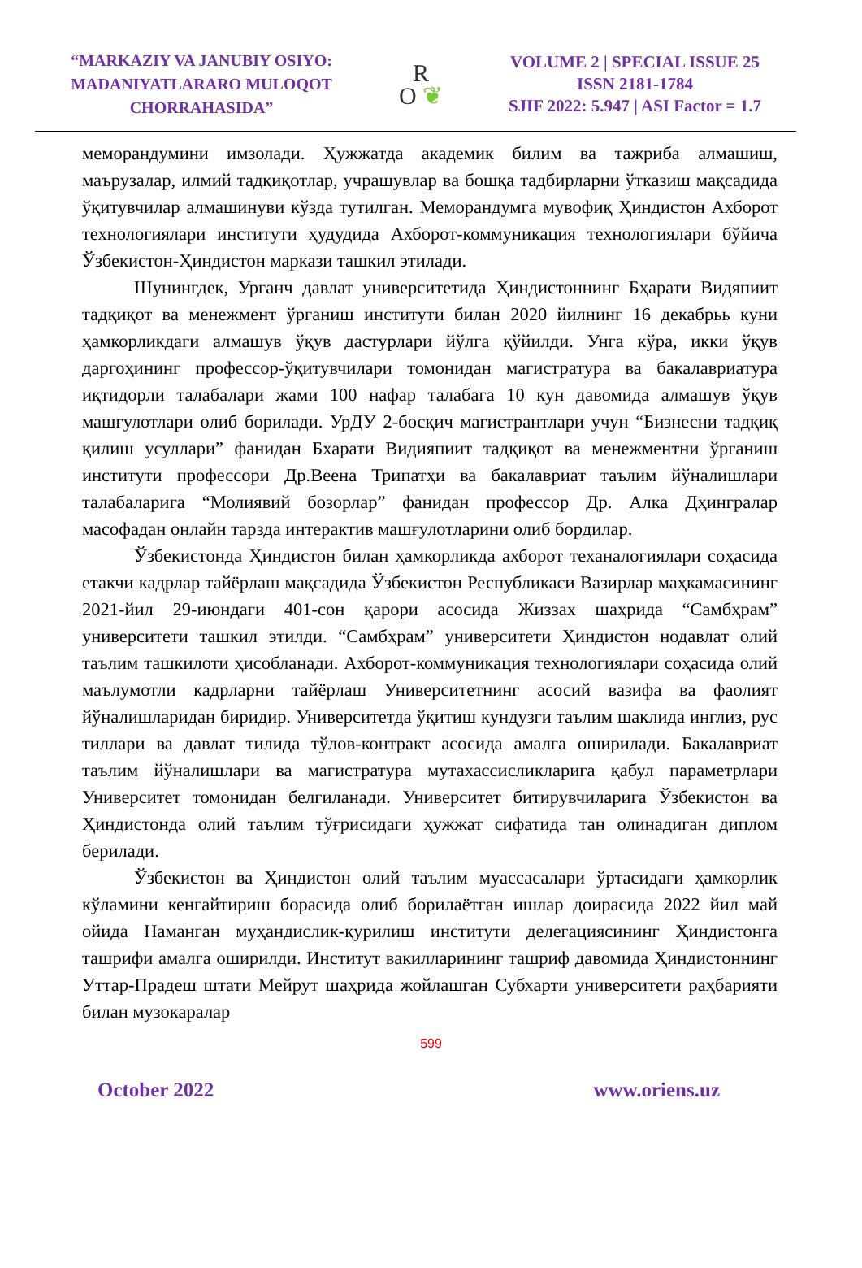“MARKAZIY VA JANUBIY OSIYO: MADANIYATLARARO MULOQOT CHORRAHASIDA”
R
O ❦
VOLUME 2 | SPECIAL ISSUE 25
ISSN 2181-1784
SJIF 2022: 5.947 | ASI Factor = 1.7
меморандумини имзолади. Ҳужжатда академик билим ва тажриба алмашиш, маърузалар, илмий тадқиқотлар, учрашувлар ва бошқа тадбирларни ўтказиш мақсадида ўқитувчилар алмашинуви кўзда тутилган. Меморандумга мувофиқ Ҳиндистон Ахборот технологиялари институти ҳудудида Ахборот-коммуникация технологиялари бўйича Ўзбекистон-Ҳиндистон маркази ташкил этилади.
Шунингдек, Урганч давлат университетида Ҳиндистоннинг Бҳарати Видяпиит тадқиқот ва менежмент ўрганиш институти билан 2020 йилнинг 16 декабрьь куни ҳамкорликдаги алмашув ўқув дастурлари йўлга қўйилди. Унга кўра, икки ўқув даргоҳининг профессор-ўқитувчилари томонидан магистратура ва бакалавриатура иқтидорли талабалари жами 100 нафар талабага 10 кун давомида алмашув ўқув машғулотлари олиб борилади. УрДУ 2-босқич магистрантлари учун “Бизнесни тадқиқ қилиш усуллари” фанидан Бхарати Видияпиит тадқиқот ва менежментни ўрганиш институти профессори Др.Веена Трипатҳи ва бакалавриат таълим йўналишлари талабаларига “Молиявий бозорлар” фанидан профессор Др. Алка Дҳингралар масофадан онлайн тарзда интерактив машғулотларини олиб бордилар.
Ўзбекистонда Ҳиндистон билан ҳамкорликда ахборот теханалогиялари соҳасида етакчи кадрлар тайёрлаш мақсадида Ўзбекистон Республикаси Вазирлар маҳкамасининг 2021-йил 29-июндаги 401-сон қарори асосида Жиззах шаҳрида “Самбҳрам” университети ташкил этилди. “Самбҳрам” университети Ҳиндистон нодавлат олий таълим ташкилоти ҳисобланади. Ахборот-коммуникация технологиялари соҳасида олий маълумотли кадрларни тайёрлаш Университетнинг асосий вазифа ва фаолият йўналишларидан биридир. Университетда ўқитиш кундузги таълим шаклида инглиз, рус тиллари ва давлат тилида тўлов-контракт асосида амалга оширилади. Бакалавриат таълим йўналишлари ва магистратура мутахассисликларига қабул параметрлари Университет томонидан белгиланади. Университет битирувчиларига Ўзбекистон ва Ҳиндистонда олий таълим тўғрисидаги ҳужжат сифатида тан олинадиган диплом берилади.
Ўзбекистон ва Ҳиндистон олий таълим муассасалари ўртасидаги ҳамкорлик кўламини кенгайтириш борасида олиб борилаётган ишлар доирасида 2022 йил май ойида Наманган муҳандислик-қурилиш институти делегациясининг Ҳиндистонга ташрифи амалга оширилди. Институт вакилларининг ташриф давомида Ҳиндистоннинг Уттар-Прадеш штати Мейрут шаҳрида жойлашган Субхарти университети раҳбарияти билан музокаралар
599
October 2022 www.oriens.uz